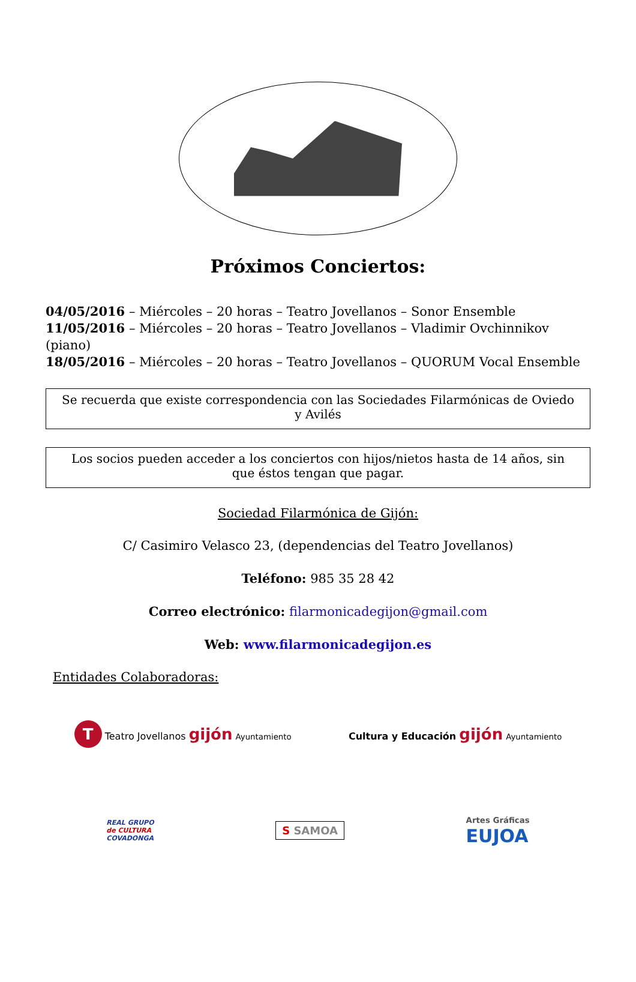Próximos Conciertos:
04/05/2016 – Miércoles – 20 horas – Teatro Jovellanos – Sonor Ensemble
11/05/2016 – Miércoles – 20 horas – Teatro Jovellanos – Vladimir Ovchinnikov (piano)
18/05/2016 – Miércoles – 20 horas – Teatro Jovellanos – QUORUM Vocal Ensemble
Se recuerda que existe correspondencia con las Sociedades Filarmónicas de Oviedo y Avilés
Los socios pueden acceder a los conciertos con hijos/nietos hasta de 14 años, sin que éstos tengan que pagar.
Sociedad Filarmónica de Gijón:
C/ Casimiro Velasco 23, (dependencias del Teatro Jovellanos)
Teléfono: 985 35 28 42
Correo electrónico: filarmonicadegijon@gmail.com
Web: www.filarmonicadegijon.es
Entidades Colaboradoras:
T Teatro Jovellanos gijón Ayuntamiento
Cultura y Educación gijón Ayuntamiento
REAL GRUPO
de CULTURA
COVADONGA
S SAMOA
Artes Gráficas
EUJOA